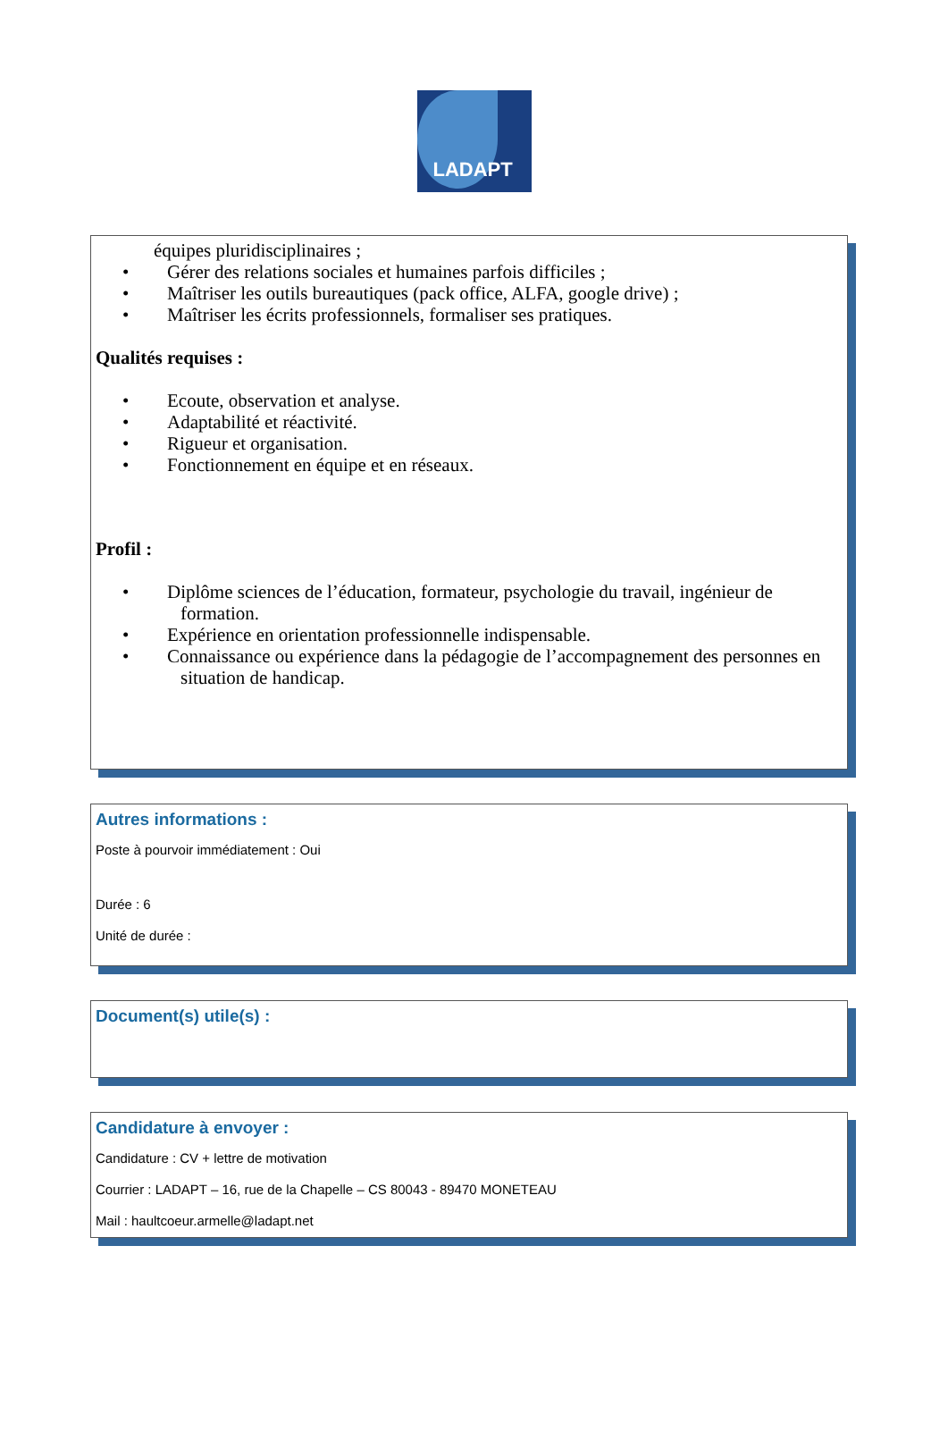LADAPT
équipes pluridisciplinaires ;
• Gérer des relations sociales et humaines parfois difficiles ;
• Maîtriser les outils bureautiques (pack office, ALFA, google drive) ;
• Maîtriser les écrits professionnels, formaliser ses pratiques.
Qualités requises :
• Ecoute, observation et analyse.
• Adaptabilité et réactivité.
• Rigueur et organisation.
• Fonctionnement en équipe et en réseaux.
Profil :
• Diplôme sciences de l’éducation, formateur, psychologie du travail, ingénieur de formation.
• Expérience en orientation professionnelle indispensable.
• Connaissance ou expérience dans la pédagogie de l’accompagnement des personnes en situation de handicap.
Autres informations :
Poste à pourvoir immédiatement : Oui
Durée : 6
Unité de durée :
Document(s) utile(s) :
Candidature à envoyer :
Candidature : CV + lettre de motivation
Courrier : LADAPT – 16, rue de la Chapelle – CS 80043 - 89470 MONETEAU
Mail : haultcoeur.armelle@ladapt.net